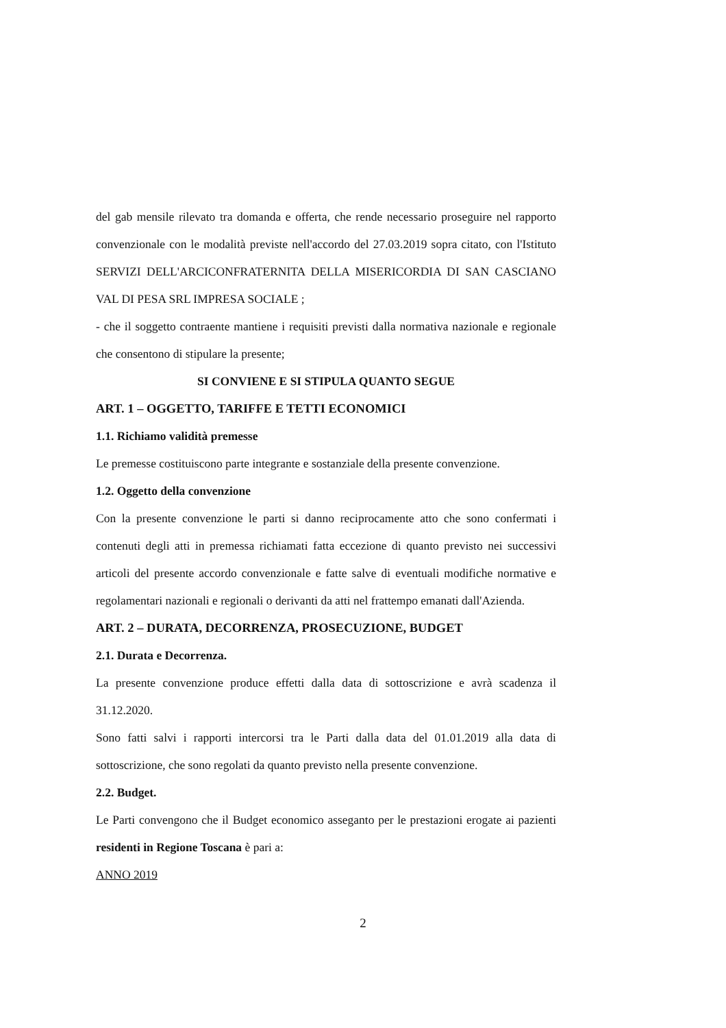del gab mensile rilevato tra domanda e offerta, che rende necessario proseguire nel rapporto convenzionale con le modalità previste nell'accordo del 27.03.2019 sopra citato, con l'Istituto SERVIZI DELL'ARCICONFRATERNITA DELLA MISERICORDIA DI SAN CASCIANO VAL DI PESA SRL IMPRESA SOCIALE ;
- che il soggetto contraente mantiene i requisiti previsti dalla normativa nazionale e regionale che consentono di stipulare la presente;
SI CONVIENE E SI STIPULA QUANTO SEGUE
ART. 1 – OGGETTO, TARIFFE E TETTI ECONOMICI
1.1. Richiamo validità premesse
Le premesse costituiscono parte integrante e sostanziale della presente convenzione.
1.2. Oggetto della convenzione
Con la presente convenzione le parti si danno reciprocamente atto che sono confermati i contenuti degli atti in premessa richiamati fatta eccezione di quanto previsto nei successivi articoli del presente accordo convenzionale e fatte salve di eventuali modifiche normative e regolamentari nazionali e regionali o derivanti da atti nel frattempo emanati dall'Azienda.
ART. 2 – DURATA, DECORRENZA, PROSECUZIONE, BUDGET
2.1. Durata e Decorrenza.
La presente convenzione produce effetti dalla data di sottoscrizione e avrà scadenza il 31.12.2020.
Sono fatti salvi i rapporti intercorsi tra le Parti dalla data del 01.01.2019 alla data di sottoscrizione, che sono regolati da quanto previsto nella presente convenzione.
2.2. Budget.
Le Parti convengono che il Budget economico asseganto per le prestazioni erogate ai pazienti residenti in Regione Toscana è pari a:
ANNO 2019
2